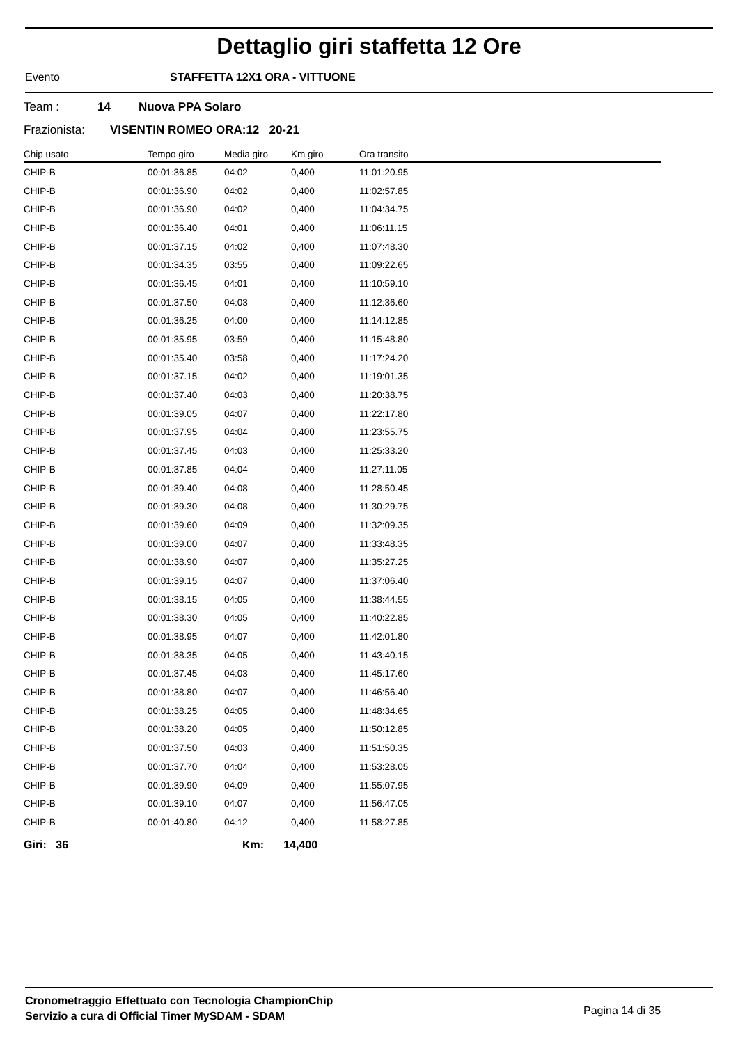Dettaglio giri staffetta 12 Ore
Evento STAFFETTA 12X1 ORA - VITTUONE
Team : 14 Nuova PPA Solaro
Frazionista: VISENTIN ROMEO ORA:12 20-21
| Chip usato | Tempo giro | Media giro | Km giro | Ora transito |
| --- | --- | --- | --- | --- |
| CHIP-B | 00:01:36.85 | 04:02 | 0,400 | 11:01:20.95 |
| CHIP-B | 00:01:36.90 | 04:02 | 0,400 | 11:02:57.85 |
| CHIP-B | 00:01:36.90 | 04:02 | 0,400 | 11:04:34.75 |
| CHIP-B | 00:01:36.40 | 04:01 | 0,400 | 11:06:11.15 |
| CHIP-B | 00:01:37.15 | 04:02 | 0,400 | 11:07:48.30 |
| CHIP-B | 00:01:34.35 | 03:55 | 0,400 | 11:09:22.65 |
| CHIP-B | 00:01:36.45 | 04:01 | 0,400 | 11:10:59.10 |
| CHIP-B | 00:01:37.50 | 04:03 | 0,400 | 11:12:36.60 |
| CHIP-B | 00:01:36.25 | 04:00 | 0,400 | 11:14:12.85 |
| CHIP-B | 00:01:35.95 | 03:59 | 0,400 | 11:15:48.80 |
| CHIP-B | 00:01:35.40 | 03:58 | 0,400 | 11:17:24.20 |
| CHIP-B | 00:01:37.15 | 04:02 | 0,400 | 11:19:01.35 |
| CHIP-B | 00:01:37.40 | 04:03 | 0,400 | 11:20:38.75 |
| CHIP-B | 00:01:39.05 | 04:07 | 0,400 | 11:22:17.80 |
| CHIP-B | 00:01:37.95 | 04:04 | 0,400 | 11:23:55.75 |
| CHIP-B | 00:01:37.45 | 04:03 | 0,400 | 11:25:33.20 |
| CHIP-B | 00:01:37.85 | 04:04 | 0,400 | 11:27:11.05 |
| CHIP-B | 00:01:39.40 | 04:08 | 0,400 | 11:28:50.45 |
| CHIP-B | 00:01:39.30 | 04:08 | 0,400 | 11:30:29.75 |
| CHIP-B | 00:01:39.60 | 04:09 | 0,400 | 11:32:09.35 |
| CHIP-B | 00:01:39.00 | 04:07 | 0,400 | 11:33:48.35 |
| CHIP-B | 00:01:38.90 | 04:07 | 0,400 | 11:35:27.25 |
| CHIP-B | 00:01:39.15 | 04:07 | 0,400 | 11:37:06.40 |
| CHIP-B | 00:01:38.15 | 04:05 | 0,400 | 11:38:44.55 |
| CHIP-B | 00:01:38.30 | 04:05 | 0,400 | 11:40:22.85 |
| CHIP-B | 00:01:38.95 | 04:07 | 0,400 | 11:42:01.80 |
| CHIP-B | 00:01:38.35 | 04:05 | 0,400 | 11:43:40.15 |
| CHIP-B | 00:01:37.45 | 04:03 | 0,400 | 11:45:17.60 |
| CHIP-B | 00:01:38.80 | 04:07 | 0,400 | 11:46:56.40 |
| CHIP-B | 00:01:38.25 | 04:05 | 0,400 | 11:48:34.65 |
| CHIP-B | 00:01:38.20 | 04:05 | 0,400 | 11:50:12.85 |
| CHIP-B | 00:01:37.50 | 04:03 | 0,400 | 11:51:50.35 |
| CHIP-B | 00:01:37.70 | 04:04 | 0,400 | 11:53:28.05 |
| CHIP-B | 00:01:39.90 | 04:09 | 0,400 | 11:55:07.95 |
| CHIP-B | 00:01:39.10 | 04:07 | 0,400 | 11:56:47.05 |
| CHIP-B | 00:01:40.80 | 04:12 | 0,400 | 11:58:27.85 |
Giri: 36 Km: 14,400
Cronometraggio Effettuato con Tecnologia ChampionChip
Servizio a cura di Official Timer MySDAM - SDAM
Pagina 14 di 35